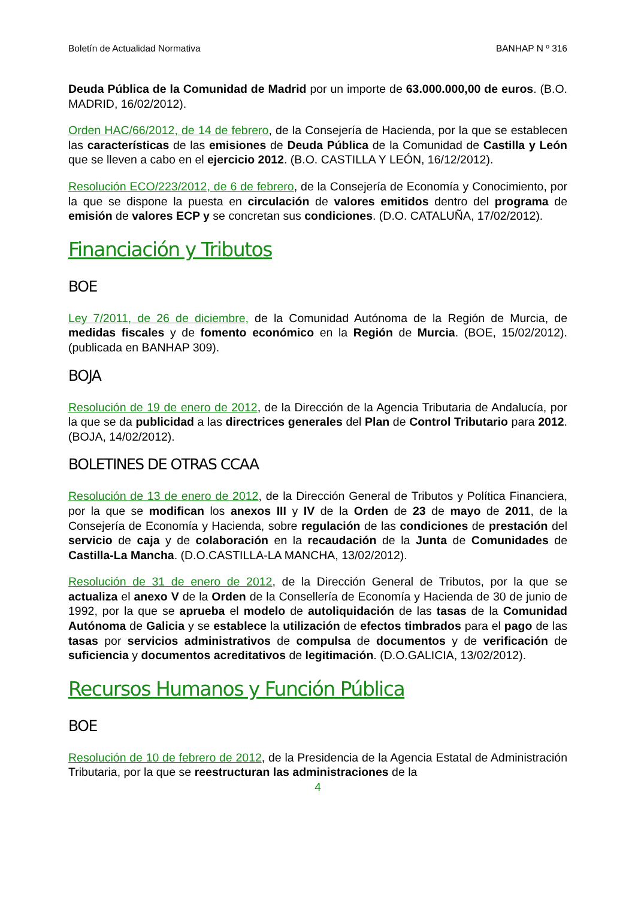Boletín de Actualidad Normativa BANHAP N º 316
Deuda Pública de la Comunidad de Madrid por un importe de 63.000.000,00 de euros. (B.O. MADRID, 16/02/2012).
Orden HAC/66/2012, de 14 de febrero, de la Consejería de Hacienda, por la que se establecen las características de las emisiones de Deuda Pública de la Comunidad de Castilla y León que se lleven a cabo en el ejercicio 2012. (B.O. CASTILLA Y LEÓN, 16/12/2012).
Resolución ECO/223/2012, de 6 de febrero, de la Consejería de Economía y Conocimiento, por la que se dispone la puesta en circulación de valores emitidos dentro del programa de emisión de valores ECP y se concretan sus condiciones. (D.O. CATALUÑA, 17/02/2012).
Financiación y Tributos
BOE
Ley 7/2011, de 26 de diciembre, de la Comunidad Autónoma de la Región de Murcia, de medidas fiscales y de fomento económico en la Región de Murcia. (BOE, 15/02/2012). (publicada en BANHAP 309).
BOJA
Resolución de 19 de enero de 2012, de la Dirección de la Agencia Tributaria de Andalucía, por la que se da publicidad a las directrices generales del Plan de Control Tributario para 2012. (BOJA, 14/02/2012).
BOLETINES DE OTRAS CCAA
Resolución de 13 de enero de 2012, de la Dirección General de Tributos y Política Financiera, por la que se modifican los anexos III y IV de la Orden de 23 de mayo de 2011, de la Consejería de Economía y Hacienda, sobre regulación de las condiciones de prestación del servicio de caja y de colaboración en la recaudación de la Junta de Comunidades de Castilla-La Mancha. (D.O.CASTILLA-LA MANCHA, 13/02/2012).
Resolución de 31 de enero de 2012, de la Dirección General de Tributos, por la que se actualiza el anexo V de la Orden de la Consellería de Economía y Hacienda de 30 de junio de 1992, por la que se aprueba el modelo de autoliquidación de las tasas de la Comunidad Autónoma de Galicia y se establece la utilización de efectos timbrados para el pago de las tasas por servicios administrativos de compulsa de documentos y de verificación de suficiencia y documentos acreditativos de legitimación. (D.O.GALICIA, 13/02/2012).
Recursos Humanos y Función Pública
BOE
Resolución de 10 de febrero de 2012, de la Presidencia de la Agencia Estatal de Administración Tributaria, por la que se reestructuran las administraciones de la
4